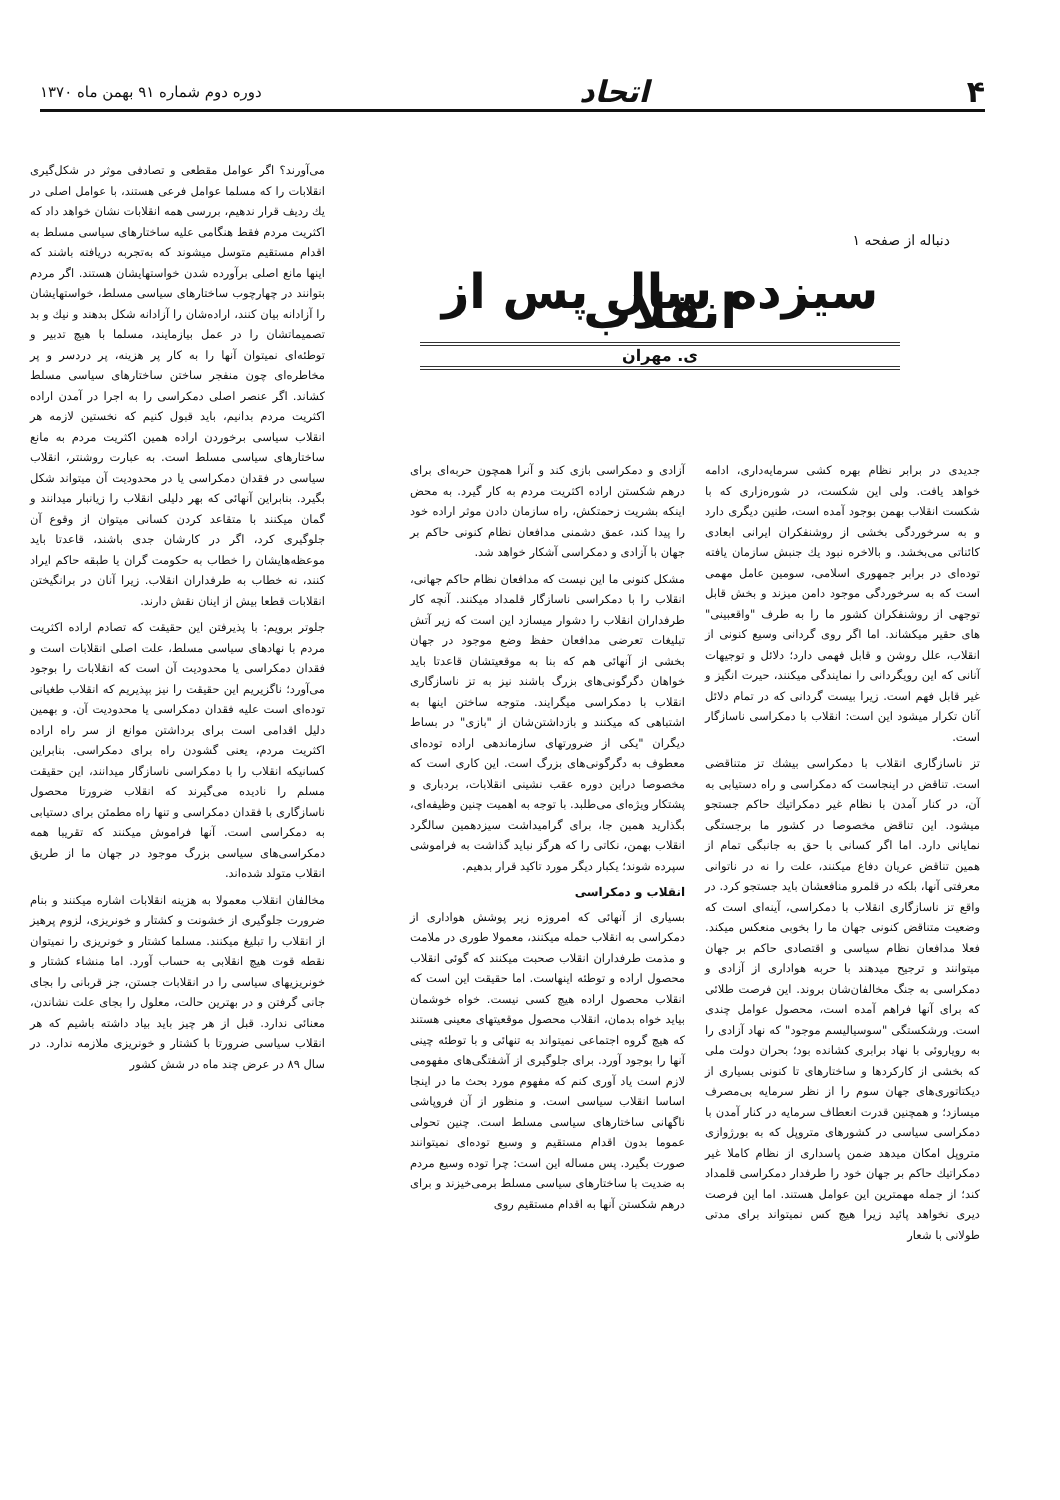۴ اتحاد
دوره دوم شماره ۹۱ بهمن ماه ۱۳۷۰
دنباله از صفحه ۱
سیزده سال پس از انقلاب
ی. مهران
جدیدی در برابر نظام بهره کشی سرمایه‌داری، ادامه خواهد یافت. ولی این شکست، در شوره‌زاری که با شکست انقلاب بهمن بوجود آمده است، طنین دیگری دارد و به سرخوردگی بخشی از روشنفکران ایرانی ابعادی کائناتی می‌بخشد. و بالاخره نبود یك جنبش سازمان یافته توده‌ای در برابر جمهوری اسلامی، سومین عامل مهمی است که به سرخوردگی موجود دامن میزند و بخش قابل توجهی از روشنفکران کشور ما را به طرف "واقعبینی" های حقیر میکشاند. اما اگر روی گردانی وسیع کنونی از انقلاب، علل روشن و قابل فهمی دارد؛ دلائل و توجیهات آنانی که این رویگردانی را نمایندگی میکنند، حیرت انگیز و غیر قابل فهم است. زیرا بیست گردانی که در تمام دلائل آنان تکرار میشود این است: انقلاب با دمکراسی ناسازگار است.
تز ناسازگاری انقلاب با دمکراسی بیشك تز متناقضی است. تناقض در اینجاست که دمکراسی و راه دستیابی به آن، در کنار آمدن با نظام غیر دمکراتیك حاکم جستجو میشود. این تناقض مخصوصا در کشور ما برجستگی نمایانی دارد. اما اگر کسانی با حق به جانبگی تمام از همین تناقض عریان دفاع میکنند، علت را نه در ناتوانی معرفتی آنها، بلکه در قلمرو منافعشان باید جستجو کرد. در واقع تز ناسازگاری انقلاب با دمکراسی، آینه‌ای است که وضعیت متناقض کنونی جهان ما را بخوبی منعکس میکند. فعلا مدافعان نظام سیاسی و اقتصادی حاکم بر جهان میتوانند و ترجیح میدهند با حربه هواداری از آزادی و دمکراسی به جنگ مخالفان‌شان بروند. این فرصت طلائی که برای آنها فراهم آمده است، محصول عوامل چندی است. ورشکستگی "سوسیالیسم موجود" که نهاد آزادی را به رویاروئی با نهاد برابری کشانده بود؛ بحران دولت ملی که بخشی از کارکردها و ساختارهای تا کنونی بسیاری از دیکتاتوری‌های جهان سوم را از نظر سرمایه بی‌مصرف میسازد؛ و همچنین قدرت انعطاف سرمایه در کنار آمدن با دمکراسی سیاسی در کشورهای متروپل که به بورژوازی متروپل امکان میدهد ضمن پاسداری از نظام کاملا غیر دمکراتیك حاکم بر جهان خود را طرفدار دمکراسی قلمداد کند؛ از جمله مهمترین این عوامل هستند. اما این فرصت دیری نخواهد پائید زیرا هیچ کس نمیتواند برای مدتی طولانی با شعار
آزادی و دمکراسی بازی کند و آنرا همچون حربه‌ای برای درهم شکستن اراده اکثریت مردم به کار گیرد. به محض اینکه بشریت زحمتکش، راه سازمان دادن موثر اراده خود را پیدا کند، عمق دشمنی مدافعان نظام کنونی حاکم بر جهان با آزادی و دمکراسی آشکار خواهد شد.
مشکل کنونی ما این نیست که مدافعان نظام حاکم جهانی، انقلاب را با دمکراسی ناسازگار قلمداد میکنند. آنچه کار طرفداران انقلاب را دشوار میسازد این است که زیر آتش تبلیغات تعرضی مدافعان حفظ وضع موجود در جهان بخشی از آنهائی هم که بنا به موقعیتشان قاعدتا باید خواهان دگرگونی‌های بزرگ باشند نیز به تز ناسازگاری انقلاب با دمکراسی میگرایند. متوجه ساختن اینها به اشتباهی که میکنند و بازداشتن‌شان از "بازی" در بساط دیگران "یکی از ضرورتهای سازماندهی اراده توده‌ای معطوف به دگرگونی‌های بزرگ است. این کاری است که مخصوصا دراین دوره عقب نشینی انقلابات، بردباری و پشتکار ویژه‌ای می‌طلبد. با توجه به اهمیت چنین وظیفه‌ای، بگذارید همین جا، برای گرامیداشت سیزدهمین سالگرد انقلاب بهمن، نکاتی را که هرگز نباید گذاشت به فراموشی سپرده شوند؛ یکبار دیگر مورد تاکید قرار بدهیم.
انقلاب و دمکراسی
بسیاری از آنهائی که امروزه زیر پوشش هواداری از دمکراسی به انقلاب حمله میکنند، معمولا طوری در ملامت و مذمت طرفداران انقلاب صحبت میکنند که گوئی انقلاب محصول اراده و توطئه اینهاست. اما حقیقت این است که انقلاب محصول اراده هیچ کسی نیست. خواه خوشمان بیاید خواه بدمان، انقلاب محصول موقعیتهای معینی هستند که هیچ گروه اجتماعی نمیتواند به تنهائی و با توطئه چینی آنها را بوجود آورد. برای جلوگیری از آشفتگی‌های مفهومی لازم است یاد آوری کنم که مفهوم مورد بحث ما در اینجا اساسا انقلاب سیاسی است. و منظور از آن فروپاشی ناگهانی ساختارهای سیاسی مسلط است. چنین تحولی عموما بدون اقدام مستقیم و وسیع توده‌ای نمیتوانند صورت بگیرد. پس مساله این است: چرا توده وسیع مردم به ضدیت با ساختارهای سیاسی مسلط برمی‌خیزند و برای درهم شکستن آنها به اقدام مستقیم روی
می‌آورند؟ اگر عوامل مقطعی و تصادفی موثر در شکل‌گیری انقلابات را که مسلما عوامل فرعی هستند، با عوامل اصلی در یك ردیف قرار ندهیم، بررسی همه انقلابات نشان خواهد داد که اکثریت مردم فقط هنگامی علیه ساختارهای سیاسی مسلط به اقدام مستقیم متوسل میشوند که به‌تجربه دریافته باشند که اینها مانع اصلی برآورده شدن خواستهایشان هستند. اگر مردم بتوانند در چهارچوب ساختارهای سیاسی مسلط، خواستهایشان را آزادانه بیان کنند، اراده‌شان را آزادانه شکل بدهند و نیك و بد تصمیماتشان را در عمل بیازمایند، مسلما با هیچ تدبیر و توطئه‌ای نمیتوان آنها را به کار پر هزینه، پر دردسر و پر مخاطره‌ای چون منفجر ساختن ساختارهای سیاسی مسلط کشاند. اگر عنصر اصلی دمکراسی را به اجرا در آمدن اراده اکثریت مردم بدانیم، باید قبول کنیم که نخستین لازمه هر انقلاب سیاسی برخوردن اراده همین اکثریت مردم به مانع ساختارهای سیاسی مسلط است. به عبارت روشنتر، انقلاب سیاسی در فقدان دمکراسی یا در محدودیت آن میتواند شکل بگیرد. بنابراین آنهائی که بهر دلیلی انقلاب را زیانبار میدانند و گمان میکنند با متقاعد کردن کسانی میتوان از وقوع آن جلوگیری کرد، اگر در کارشان جدی باشند، قاعدتا باید موعظه‌هایشان را خطاب به حکومت گران یا طبقه حاکم ایراد کنند، نه خطاب به طرفداران انقلاب. زیرا آنان در برانگیختن انقلابات قطعا بیش از اینان نقش دارند.
جلوتر برویم: با پذیرفتن این حقیقت که تصادم اراده اکثریت مردم با نهادهای سیاسی مسلط، علت اصلی انقلابات است و فقدان دمکراسی یا محدودیت آن است که انقلابات را بوجود می‌آورد؛ ناگزیریم این حقیقت را نیز بپذیریم که انقلاب طغیانی توده‌ای است علیه فقدان دمکراسی یا محدودیت آن. و بهمین دلیل اقدامی است برای برداشتن موانع از سر راه اراده اکثریت مردم، یعنی گشودن راه برای دمکراسی. بنابراین کسانیکه انقلاب را با دمکراسی ناسازگار میدانند، این حقیقت مسلم را نادیده می‌گیرند که انقلاب ضرورتا محصول ناسازگاری با فقدان دمکراسی و تنها راه مطمئن برای دستیابی به دمکراسی است. آنها فراموش میکنند که تقریبا همه دمکراسی‌های سیاسی بزرگ موجود در جهان ما از طریق انقلاب متولد شده‌اند.
مخالفان انقلاب معمولا به هزینه انقلابات اشاره میکنند و بنام ضرورت جلوگیری از خشونت و کشتار و خونریزی، لزوم پرهیز از انقلاب را تبلیغ میکنند. مسلما کشتار و خونریزی را نمیتوان نقطه قوت هیچ انقلابی به حساب آورد. اما منشاء کشتار و خونریزیهای سیاسی را در انقلابات جستن، جز قربانی را بجای جانی گرفتن و در بهترین حالت، معلول را بجای علت نشاندن، معنائی ندارد. قبل از هر چیز باید بیاد داشته باشیم که هر انقلاب سیاسی ضرورتا با کشتار و خونریزی ملازمه ندارد. در سال ۸۹ در عرض چند ماه در شش کشور